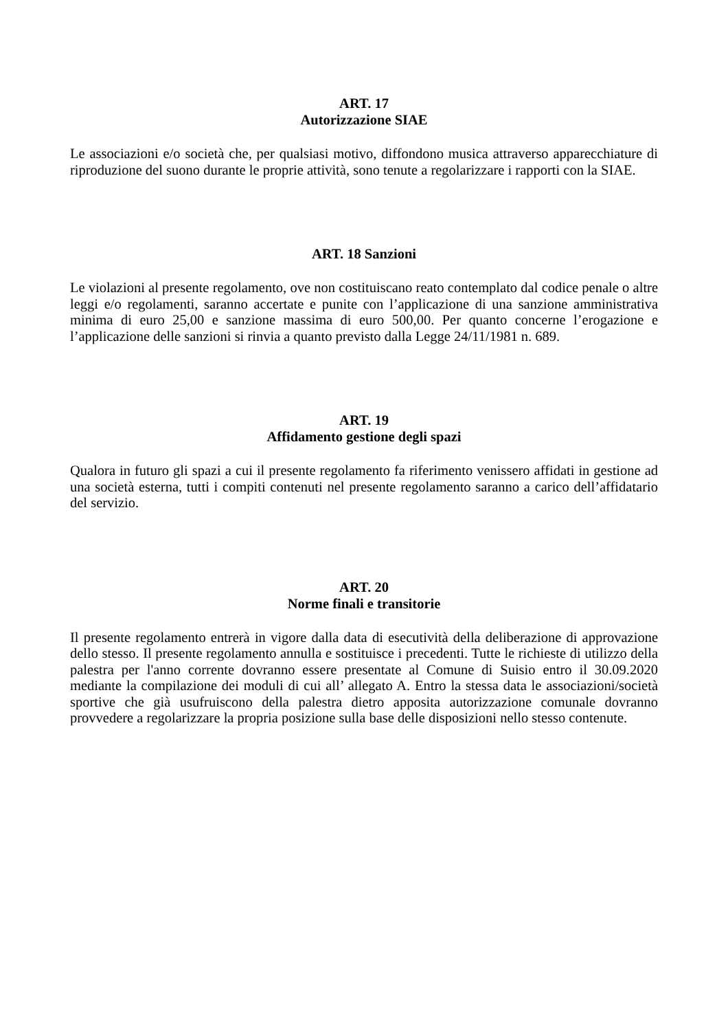ART. 17
Autorizzazione SIAE
Le associazioni e/o società che, per qualsiasi motivo, diffondono musica attraverso apparecchiature di riproduzione del suono durante le proprie attività, sono tenute a regolarizzare i rapporti con la SIAE.
ART. 18 Sanzioni
Le violazioni al presente regolamento, ove non costituiscano reato contemplato dal codice penale o altre leggi e/o regolamenti, saranno accertate e punite con l’applicazione di una sanzione amministrativa minima di euro 25,00 e sanzione massima di euro 500,00. Per quanto concerne l’erogazione e l’applicazione delle sanzioni si rinvia a quanto previsto dalla Legge 24/11/1981 n. 689.
ART. 19
Affidamento gestione degli spazi
Qualora in futuro gli spazi a cui il presente regolamento fa riferimento venissero affidati in gestione ad una società esterna, tutti i compiti contenuti nel presente regolamento saranno a carico dell’affidatario del servizio.
ART. 20
Norme finali e transitorie
Il presente regolamento entrerà in vigore dalla data di esecutività della deliberazione di approvazione dello stesso. Il presente regolamento annulla e sostituisce i precedenti. Tutte le richieste di utilizzo della palestra per l'anno corrente dovranno essere presentate al Comune di Suisio entro il 30.09.2020 mediante la compilazione dei moduli di cui all’ allegato A. Entro la stessa data le associazioni/società sportive che già usufruiscono della palestra dietro apposita autorizzazione comunale dovranno provvedere a regolarizzare la propria posizione sulla base delle disposizioni nello stesso contenute.